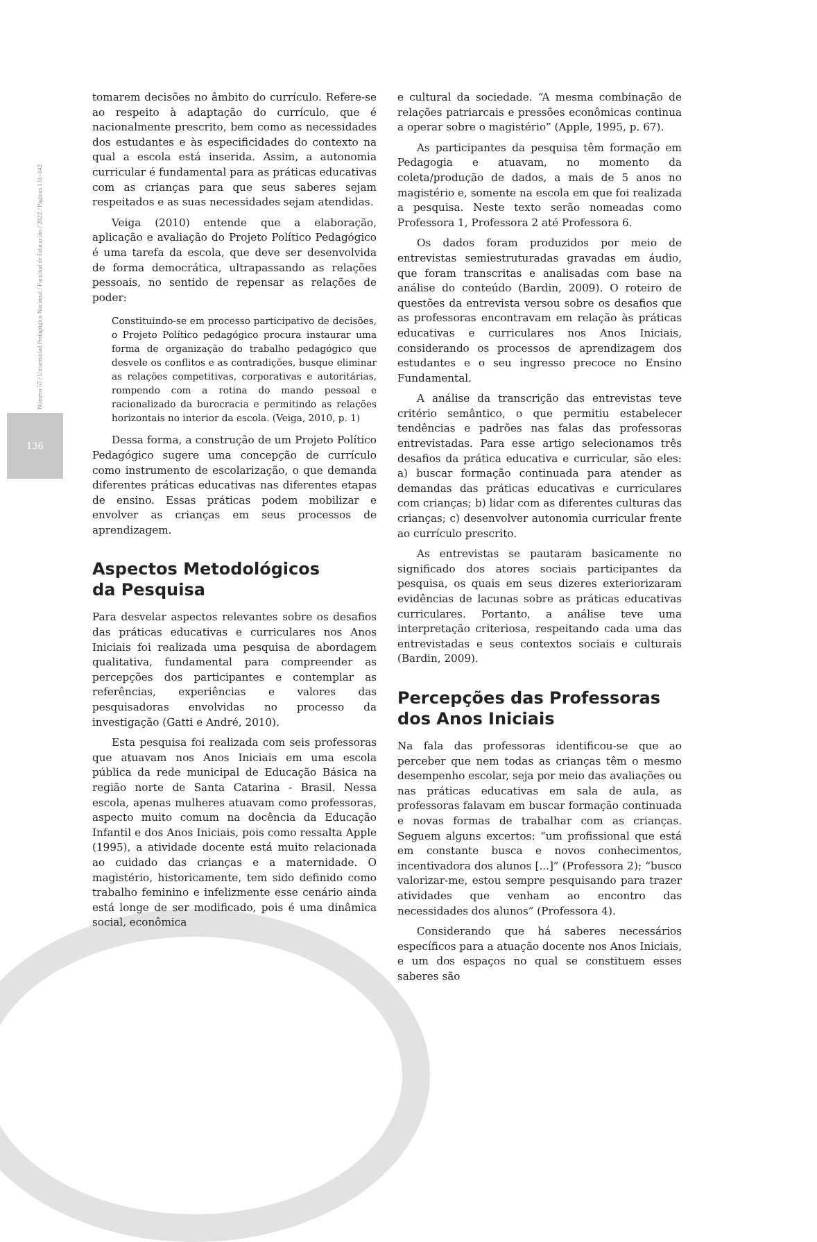136
Número 57 / Universidad Pedagógica Nacional / Facultad de Educación / 2022 / Páginas 131–142
tomarem decisões no âmbito do currículo. Refere-se ao respeito à adaptação do currículo, que é nacionalmente prescrito, bem como as necessidades dos estudantes e às especificidades do contexto na qual a escola está inserida. Assim, a autonomia curricular é fundamental para as práticas educativas com as crianças para que seus saberes sejam respeitados e as suas necessidades sejam atendidas.
Veiga (2010) entende que a elaboração, aplicação e avaliação do Projeto Político Pedagógico é uma tarefa da escola, que deve ser desenvolvida de forma democrática, ultrapassando as relações pessoais, no sentido de repensar as relações de poder:
Constituindo-se em processo participativo de decisões, o Projeto Político pedagógico procura instaurar uma forma de organização do trabalho pedagógico que desvele os conflitos e as contradições, busque eliminar as relações competitivas, corporativas e autoritárias, rompendo com a rotina do mando pessoal e racionalizado da burocracia e permitindo as relações horizontais no interior da escola. (Veiga, 2010, p. 1)
Dessa forma, a construção de um Projeto Político Pedagógico sugere uma concepção de currículo como instrumento de escolarização, o que demanda diferentes práticas educativas nas diferentes etapas de ensino. Essas práticas podem mobilizar e envolver as crianças em seus processos de aprendizagem.
Aspectos Metodológicos
da Pesquisa
Para desvelar aspectos relevantes sobre os desafios das práticas educativas e curriculares nos Anos Iniciais foi realizada uma pesquisa de abordagem qualitativa, fundamental para compreender as percepções dos participantes e contemplar as referências, experiências e valores das pesquisadoras envolvidas no processo da investigação (Gatti e André, 2010).
Esta pesquisa foi realizada com seis professoras que atuavam nos Anos Iniciais em uma escola pública da rede municipal de Educação Básica na região norte de Santa Catarina - Brasil. Nessa escola, apenas mulheres atuavam como professoras, aspecto muito comum na docência da Educação Infantil e dos Anos Iniciais, pois como ressalta Apple (1995), a atividade docente está muito relacionada ao cuidado das crianças e a maternidade. O magistério, historicamente, tem sido definido como trabalho feminino e infelizmente esse cenário ainda está longe de ser modificado, pois é uma dinâmica social, econômica
e cultural da sociedade. “A mesma combinação de relações patriarcais e pressões econômicas continua a operar sobre o magistério” (Apple, 1995, p. 67).
As participantes da pesquisa têm formação em Pedagogia e atuavam, no momento da coleta/produção de dados, a mais de 5 anos no magistério e, somente na escola em que foi realizada a pesquisa. Neste texto serão nomeadas como Professora 1, Professora 2 até Professora 6.
Os dados foram produzidos por meio de entrevistas semiestruturadas gravadas em áudio, que foram transcritas e analisadas com base na análise do conteúdo (Bardin, 2009). O roteiro de questões da entrevista versou sobre os desafios que as professoras encontravam em relação às práticas educativas e curriculares nos Anos Iniciais, considerando os processos de aprendizagem dos estudantes e o seu ingresso precoce no Ensino Fundamental.
A análise da transcrição das entrevistas teve critério semântico, o que permitiu estabelecer tendências e padrões nas falas das professoras entrevistadas. Para esse artigo selecionamos três desafios da prática educativa e curricular, são eles: a) buscar formação continuada para atender as demandas das práticas educativas e curriculares com crianças; b) lidar com as diferentes culturas das crianças; c) desenvolver autonomia curricular frente ao currículo prescrito.
As entrevistas se pautaram basicamente no significado dos atores sociais participantes da pesquisa, os quais em seus dizeres exteriorizaram evidências de lacunas sobre as práticas educativas curriculares. Portanto, a análise teve uma interpretação criteriosa, respeitando cada uma das entrevistadas e seus contextos sociais e culturais (Bardin, 2009).
Percepções das Professoras
dos Anos Iniciais
Na fala das professoras identificou-se que ao perceber que nem todas as crianças têm o mesmo desempenho escolar, seja por meio das avaliações ou nas práticas educativas em sala de aula, as professoras falavam em buscar formação continuada e novas formas de trabalhar com as crianças. Seguem alguns excertos: “um profissional que está em constante busca e novos conhecimentos, incentivadora dos alunos [...]” (Professora 2); “busco valorizar-me, estou sempre pesquisando para trazer atividades que venham ao encontro das necessidades dos alunos” (Professora 4).
Considerando que há saberes necessários específicos para a atuação docente nos Anos Iniciais, e um dos espaços no qual se constituem esses saberes são